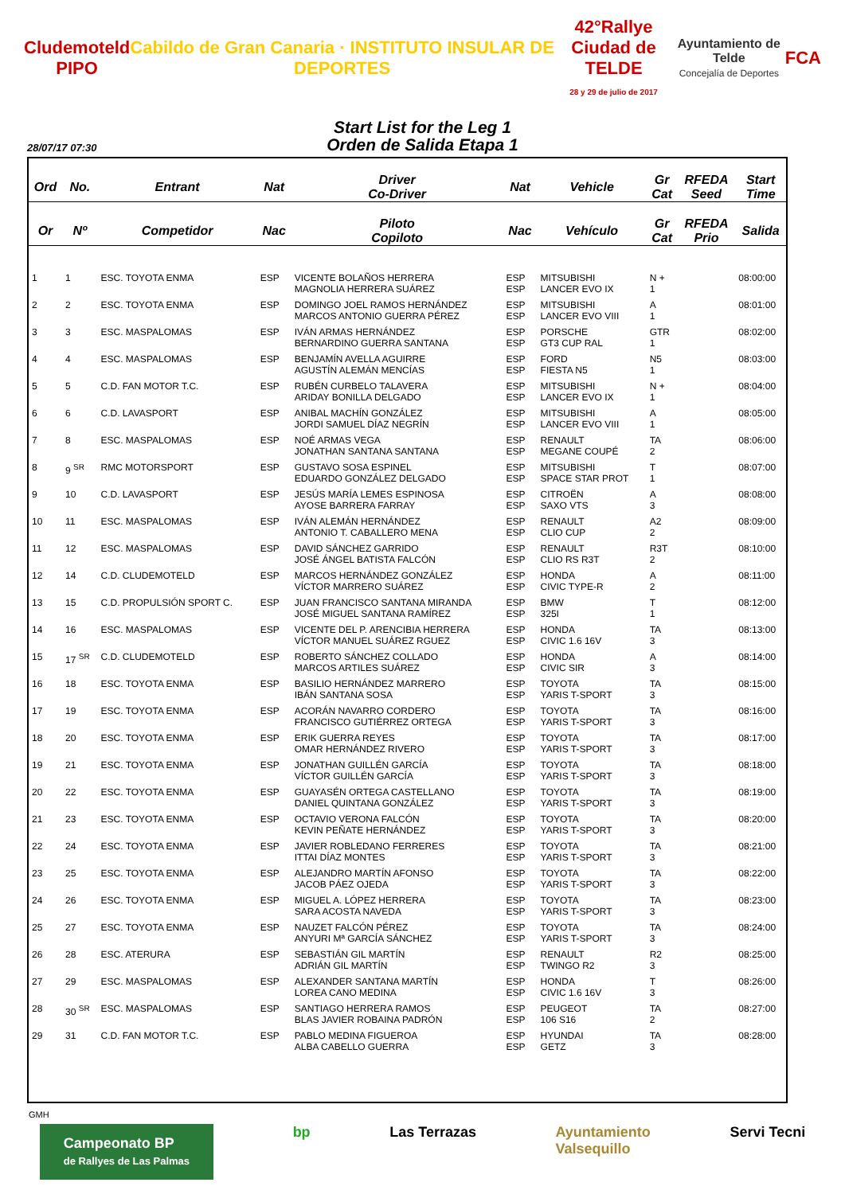Cludemoteld
PIPO
Cabildo de Gran Canaria · INSTITUTO INSULAR DE DEPORTES
42°Rallye
Ciudad de TELDE
28 y 29 de julio de 2017
Ayuntamiento de Telde
Concejalía de Deportes
FCA
Start List for the Leg 1
Orden de Salida Etapa 1
28/07/17 07:30
| Ord | No. | Entrant | Nat | Driver Co-Driver | Nat | Vehicle | Gr Cat | RFEDA Seed | Start Time |
| --- | --- | --- | --- | --- | --- | --- | --- | --- | --- |
| Or | Nº | Competidor | Nac | Piloto Copiloto | Nac | Vehículo | Gr Cat | RFEDA Prio | Salida |
| 1 | 1 | ESC. TOYOTA ENMA | ESP | VICENTE BOLAÑOS HERRERA MAGNOLIA HERRERA SUÁREZ | ESP ESP | MITSUBISHI LANCER EVO IX | N + 1 | | 08:00:00 |
| 2 | 2 | ESC. TOYOTA ENMA | ESP | DOMINGO JOEL RAMOS HERNÁNDEZ MARCOS ANTONIO GUERRA PÉREZ | ESP ESP | MITSUBISHI LANCER EVO VIII | A 1 | | 08:01:00 |
| 3 | 3 | ESC. MASPALOMAS | ESP | IVÁN ARMAS HERNÁNDEZ BERNARDINO GUERRA SANTANA | ESP ESP | PORSCHE GT3 CUP RAL | GTR 1 | | 08:02:00 |
| 4 | 4 | ESC. MASPALOMAS | ESP | BENJAMÍN AVELLA AGUIRRE AGUSTÍN ALEMÁN MENCÍAS | ESP ESP | FORD FIESTA N5 | N5 1 | | 08:03:00 |
| 5 | 5 | C.D. FAN MOTOR T.C. | ESP | RUBÉN CURBELO TALAVERA ARIDAY BONILLA DELGADO | ESP ESP | MITSUBISHI LANCER EVO IX | N + 1 | | 08:04:00 |
| 6 | 6 | C.D. LAVASPORT | ESP | ANIBAL MACHÍN GONZÁLEZ JORDI SAMUEL DÍAZ NEGRÍN | ESP ESP | MITSUBISHI LANCER EVO VIII | A 1 | | 08:05:00 |
| 7 | 8 | ESC. MASPALOMAS | ESP | NOÉ ARMAS VEGA JONATHAN SANTANA SANTANA | ESP ESP | RENAULT MEGANE COUPÉ | TA 2 | | 08:06:00 |
| 8 | 9 <sup>SR</sup> | RMC MOTORSPORT | ESP | GUSTAVO SOSA ESPINEL EDUARDO GONZÁLEZ DELGADO | ESP ESP | MITSUBISHI SPACE STAR PROT | T 1 | | 08:07:00 |
| 9 | 10 | C.D. LAVASPORT | ESP | JESÚS MARÍA LEMES ESPINOSA AYOSE BARRERA FARRAY | ESP ESP | CITROËN SAXO VTS | A 3 | | 08:08:00 |
| 10 | 11 | ESC. MASPALOMAS | ESP | IVÁN ALEMÁN HERNÁNDEZ ANTONIO T. CABALLERO MENA | ESP ESP | RENAULT CLIO CUP | A2 2 | | 08:09:00 |
| 11 | 12 | ESC. MASPALOMAS | ESP | DAVID SÁNCHEZ GARRIDO JOSÉ ÁNGEL BATISTA FALCÓN | ESP ESP | RENAULT CLIO RS R3T | R3T 2 | | 08:10:00 |
| 12 | 14 | C.D. CLUDEMOTELD | ESP | MARCOS HERNÁNDEZ GONZÁLEZ VÍCTOR MARRERO SUÁREZ | ESP ESP | HONDA CIVIC TYPE-R | A 2 | | 08:11:00 |
| 13 | 15 | C.D. PROPULSIÓN SPORT C. | ESP | JUAN FRANCISCO SANTANA MIRANDA JOSÉ MIGUEL SANTANA RAMÍREZ | ESP ESP | BMW 325I | T 1 | | 08:12:00 |
| 14 | 16 | ESC. MASPALOMAS | ESP | VICENTE DEL P. ARENCIBIA HERRERA VÍCTOR MANUEL SUÁREZ RGUEZ | ESP ESP | HONDA CIVIC 1.6 16V | TA 3 | | 08:13:00 |
| 15 | 17 <sup>SR</sup> | C.D. CLUDEMOTELD | ESP | ROBERTO SÁNCHEZ COLLADO MARCOS ARTILES SUÁREZ | ESP ESP | HONDA CIVIC SIR | A 3 | | 08:14:00 |
| 16 | 18 | ESC. TOYOTA ENMA | ESP | BASILIO HERNÁNDEZ MARRERO IBÁN SANTANA SOSA | ESP ESP | TOYOTA YARIS T-SPORT | TA 3 | | 08:15:00 |
| 17 | 19 | ESC. TOYOTA ENMA | ESP | ACORÁN NAVARRO CORDERO FRANCISCO GUTIÉRREZ ORTEGA | ESP ESP | TOYOTA YARIS T-SPORT | TA 3 | | 08:16:00 |
| 18 | 20 | ESC. TOYOTA ENMA | ESP | ERIK GUERRA REYES OMAR HERNÁNDEZ RIVERO | ESP ESP | TOYOTA YARIS T-SPORT | TA 3 | | 08:17:00 |
| 19 | 21 | ESC. TOYOTA ENMA | ESP | JONATHAN GUILLÉN GARCÍA VÍCTOR GUILLÉN GARCÍA | ESP ESP | TOYOTA YARIS T-SPORT | TA 3 | | 08:18:00 |
| 20 | 22 | ESC. TOYOTA ENMA | ESP | GUAYASÉN ORTEGA CASTELLANO DANIEL QUINTANA GONZÁLEZ | ESP ESP | TOYOTA YARIS T-SPORT | TA 3 | | 08:19:00 |
| 21 | 23 | ESC. TOYOTA ENMA | ESP | OCTAVIO VERONA FALCÓN KEVIN PEÑATE HERNÁNDEZ | ESP ESP | TOYOTA YARIS T-SPORT | TA 3 | | 08:20:00 |
| 22 | 24 | ESC. TOYOTA ENMA | ESP | JAVIER ROBLEDANO FERRERES ITTAI DÍAZ MONTES | ESP ESP | TOYOTA YARIS T-SPORT | TA 3 | | 08:21:00 |
| 23 | 25 | ESC. TOYOTA ENMA | ESP | ALEJANDRO MARTÍN AFONSO JACOB PÁEZ OJEDA | ESP ESP | TOYOTA YARIS T-SPORT | TA 3 | | 08:22:00 |
| 24 | 26 | ESC. TOYOTA ENMA | ESP | MIGUEL A. LÓPEZ HERRERA SARA ACOSTA NAVEDA | ESP ESP | TOYOTA YARIS T-SPORT | TA 3 | | 08:23:00 |
| 25 | 27 | ESC. TOYOTA ENMA | ESP | NAUZET FALCÓN PÉREZ ANYURI Mª GARCÍA SÁNCHEZ | ESP ESP | TOYOTA YARIS T-SPORT | TA 3 | | 08:24:00 |
| 26 | 28 | ESC. ATERURA | ESP | SEBASTIÁN GIL MARTÍN ADRIÁN GIL MARTÍN | ESP ESP | RENAULT TWINGO R2 | R2 3 | | 08:25:00 |
| 27 | 29 | ESC. MASPALOMAS | ESP | ALEXANDER SANTANA MARTÍN LOREA CANO MEDINA | ESP ESP | HONDA CIVIC 1.6 16V | T 3 | | 08:26:00 |
| 28 | 30 <sup>SR</sup> | ESC. MASPALOMAS | ESP | SANTIAGO HERRERA RAMOS BLAS JAVIER ROBAINA PADRÓN | ESP ESP | PEUGEOT 106 S16 | TA 2 | | 08:27:00 |
| 29 | 31 | C.D. FAN MOTOR T.C. | ESP | PABLO MEDINA FIGUEROA ALBA CABELLO GUERRA | ESP ESP | HYUNDAI GETZ | TA 3 | | 08:28:00 |
GMH
Campeonato BP
de Rallyes de Las Palmas
bp Las Terrazas Ayuntamiento
Valsequillo
Servi Tecni